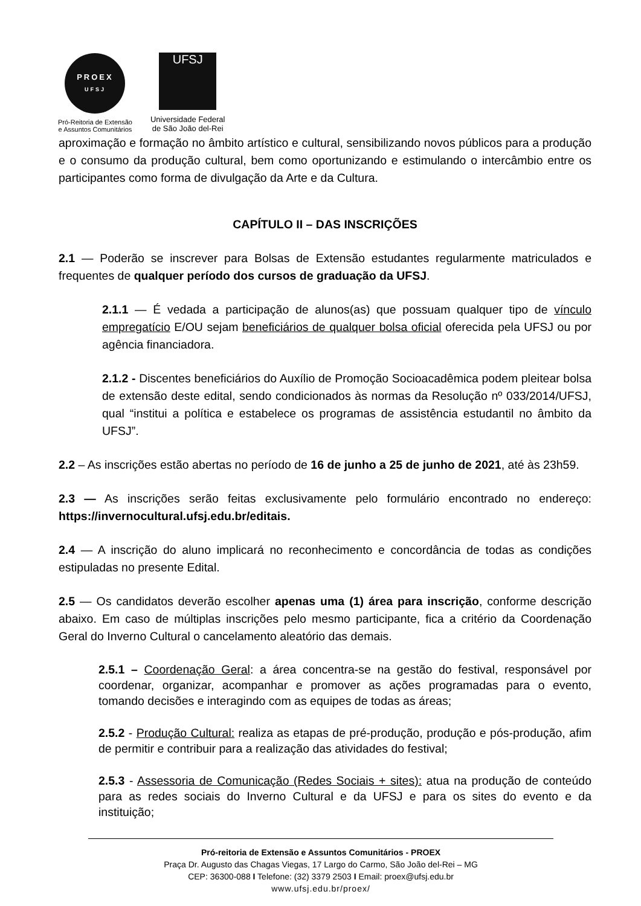PROEX
UFSJ
Pró-Reitoria de Extensão
e Assuntos Comunitários
UFSJ
Universidade Federal
de São João del-Rei
aproximação e formação no âmbito artístico e cultural, sensibilizando novos públicos para a produção e o consumo da produção cultural, bem como oportunizando e estimulando o intercâmbio entre os participantes como forma de divulgação da Arte e da Cultura.
CAPÍTULO II – DAS INSCRIÇÕES
2.1 — Poderão se inscrever para Bolsas de Extensão estudantes regularmente matriculados e frequentes de qualquer período dos cursos de graduação da UFSJ.
2.1.1 — É vedada a participação de alunos(as) que possuam qualquer tipo de vínculo empregatício E/OU sejam beneficiários de qualquer bolsa oficial oferecida pela UFSJ ou por agência financiadora.
2.1.2 - Discentes beneficiários do Auxílio de Promoção Socioacadêmica podem pleitear bolsa de extensão deste edital, sendo condicionados às normas da Resolução nº 033/2014/UFSJ, qual “institui a política e estabelece os programas de assistência estudantil no âmbito da UFSJ”.
2.2 – As inscrições estão abertas no período de 16 de junho a 25 de junho de 2021, até às 23h59.
2.3 — As inscrições serão feitas exclusivamente pelo formulário encontrado no endereço: https://invernocultural.ufsj.edu.br/editais.
2.4 — A inscrição do aluno implicará no reconhecimento e concordância de todas as condições estipuladas no presente Edital.
2.5 — Os candidatos deverão escolher apenas uma (1) área para inscrição, conforme descrição abaixo. Em caso de múltiplas inscrições pelo mesmo participante, fica a critério da Coordenação Geral do Inverno Cultural o cancelamento aleatório das demais.
2.5.1 – Coordenação Geral: a área concentra-se na gestão do festival, responsável por coordenar, organizar, acompanhar e promover as ações programadas para o evento, tomando decisões e interagindo com as equipes de todas as áreas;
2.5.2 - Produção Cultural: realiza as etapas de pré-produção, produção e pós-produção, afim de permitir e contribuir para a realização das atividades do festival;
2.5.3 - Assessoria de Comunicação (Redes Sociais + sites): atua na produção de conteúdo para as redes sociais do Inverno Cultural e da UFSJ e para os sites do evento e da instituição;
Pró-reitoria de Extensão e Assuntos Comunitários - PROEX
Praça Dr. Augusto das Chagas Viegas, 17 Largo do Carmo, São João del-Rei – MG
CEP: 36300-088 I Telefone: (32) 3379 2503 I Email: proex@ufsj.edu.br
www.ufsj.edu.br/proex/